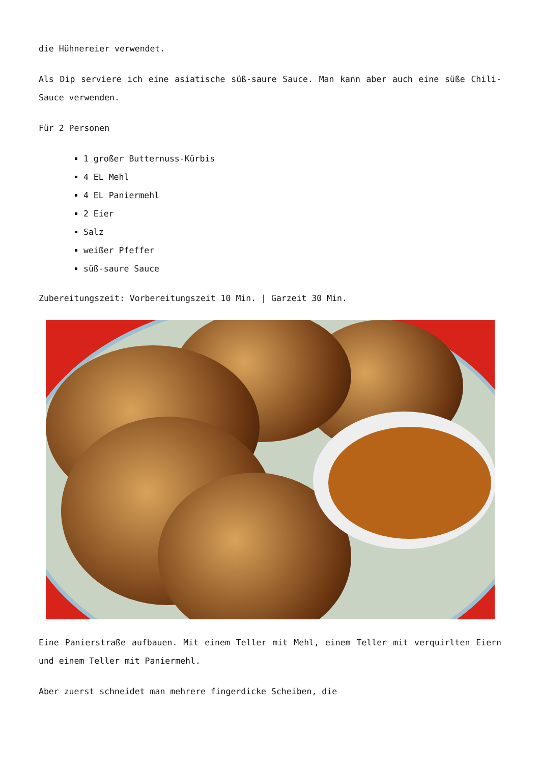die Hühnereier verwendet.
Als Dip serviere ich eine asiatische süß-saure Sauce. Man kann aber auch eine süße Chili-Sauce verwenden.
Für 2 Personen
1 großer Butternuss-Kürbis
4 EL Mehl
4 EL Paniermehl
2 Eier
Salz
weißer Pfeffer
süß-saure Sauce
Zubereitungszeit: Vorbereitungszeit 10 Min. | Garzeit 30 Min.
Eine Panierstraße aufbauen. Mit einem Teller mit Mehl, einem Teller mit verquirlten Eiern und einem Teller mit Paniermehl.
Aber zuerst schneidet man mehrere fingerdicke Scheiben, die